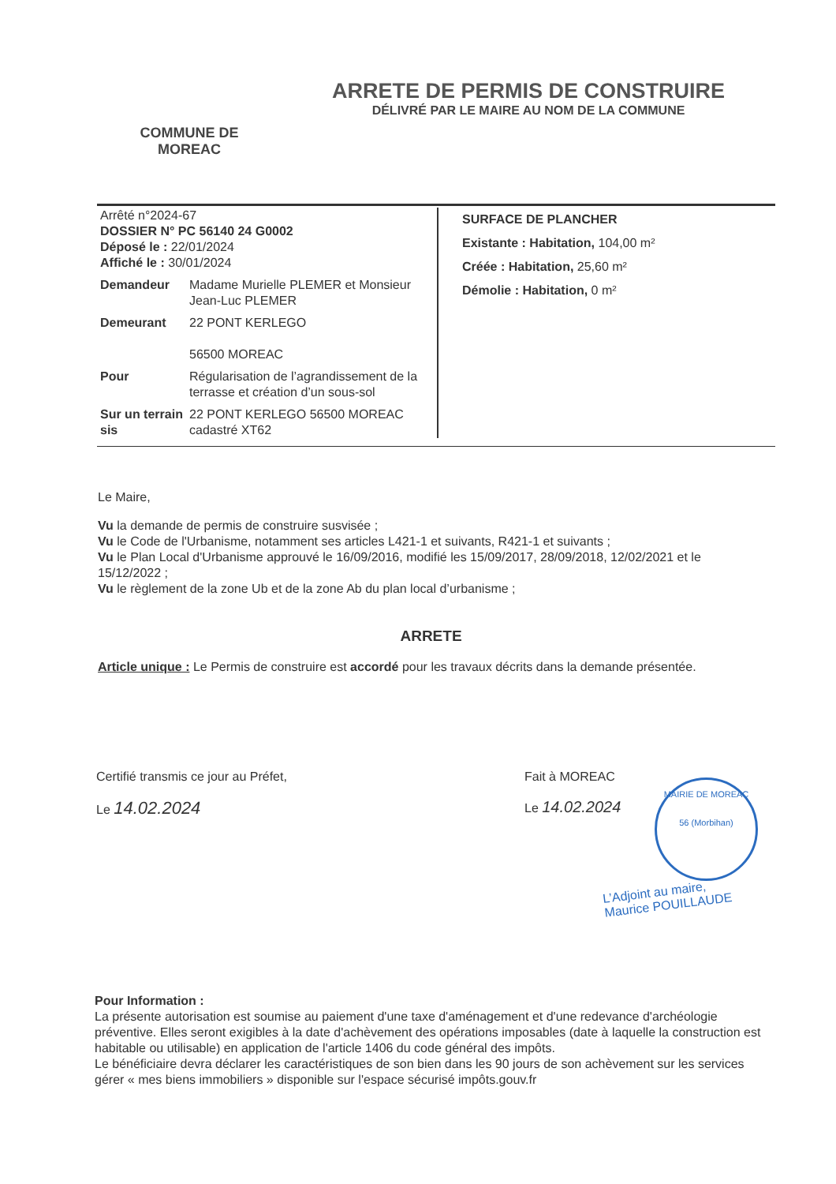ARRETE DE PERMIS DE CONSTRUIRE
DÉLIVRÉ PAR LE MAIRE AU NOM DE LA COMMUNE
COMMUNE DE MOREAC
Arrêté n°2024-67
DOSSIER N° PC 56140 24 G0002
Déposé le : 22/01/2024
Affiché le : 30/01/2024
Demandeur Madame Murielle PLEMER et Monsieur Jean-Luc PLEMER
Demeurant 22 PONT KERLEGO
56500 MOREAC
Pour Régularisation de l’agrandissement de la terrasse et création d’un sous-sol
Sur un terrain sis 22 PONT KERLEGO 56500 MOREAC cadastré XT62
SURFACE DE PLANCHER
Existante : Habitation, 104,00 m²
Créée : Habitation, 25,60 m²
Démolie : Habitation, 0 m²
Le Maire,
Vu la demande de permis de construire susvisée ;
Vu le Code de l'Urbanisme, notamment ses articles L421-1 et suivants, R421-1 et suivants ;
Vu le Plan Local d'Urbanisme approuvé le 16/09/2016, modifié les 15/09/2017, 28/09/2018, 12/02/2021 et le 15/12/2022 ;
Vu le règlement de la zone Ub et de la zone Ab du plan local d’urbanisme ;
ARRETE
Article unique : Le Permis de construire est accordé pour les travaux décrits dans la demande présentée.
Certifié transmis ce jour au Préfet,
Le 14.02.2024
Fait à MOREAC
Le 14.02.2024
MAIRIE DE MOREAC
56 (Morbihan)
L’Adjoint au maire,
Maurice POUILLAUDE
Pour Information :
La présente autorisation est soumise au paiement d'une taxe d'aménagement et d'une redevance d'archéologie préventive. Elles seront exigibles à la date d'achèvement des opérations imposables (date à laquelle la construction est habitable ou utilisable) en application de l'article 1406 du code général des impôts.
Le bénéficiaire devra déclarer les caractéristiques de son bien dans les 90 jours de son achèvement sur les services gérer « mes biens immobiliers » disponible sur l'espace sécurisé impôts.gouv.fr